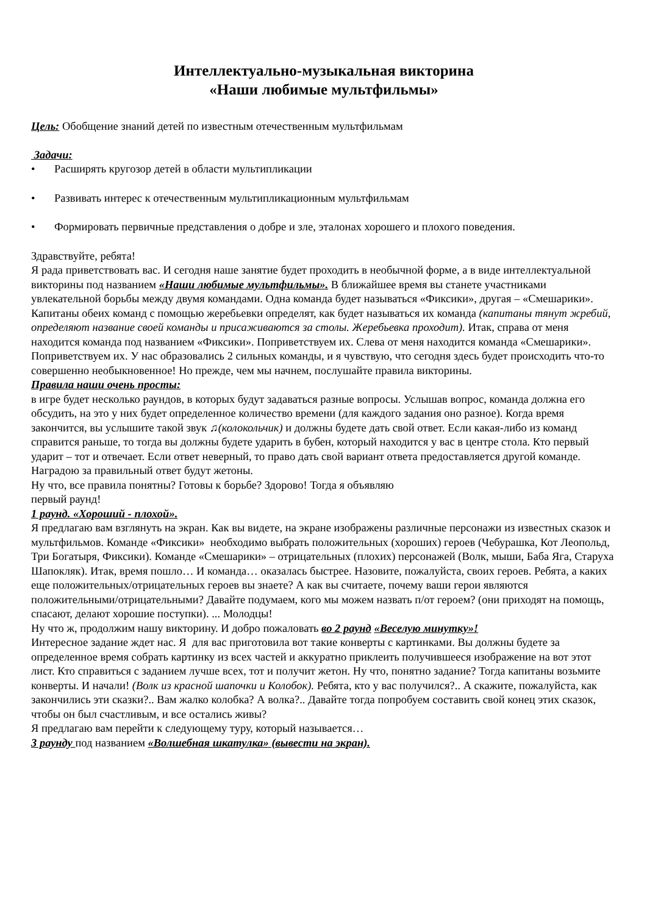Интеллектуально-музыкальная викторина
«Наши любимые мультфильмы»
Цель: Обобщение знаний детей по известным отечественным мультфильмам
Задачи:
• Расширять кругозор детей в области мультипликации
• Развивать интерес к отечественным мультипликационным мультфильмам
• Формировать первичные представления о добре и зле, эталонах хорошего и плохого поведения.
Здравствуйте, ребята!
Я рада приветствовать вас. И сегодня наше занятие будет проходить в необычной форме, а в виде интеллектуальной викторины под названием «Наши любимые мультфильмы». В ближайшее время вы станете участниками увлекательной борьбы между двумя командами. Одна команда будет называться «Фиксики», другая – «Смешарики». Капитаны обеих команд с помощью жеребьевки определят, как будет называться их команда (капитаны тянут жребий, определяют название своей команды и присаживаются за столы. Жеребьевка проходит). Итак, справа от меня находится команда под названием «Фиксики». Поприветствуем их. Слева от меня находится команда «Смешарики». Поприветствуем их. У нас образовались 2 сильных команды, и я чувствую, что сегодня здесь будет происходить что-то совершенно необыкновенное! Но прежде, чем мы начнем, послушайте правила викторины.
Правила наши очень просты:
в игре будет несколько раундов, в которых будут задаваться разные вопросы. Услышав вопрос, команда должна его обсудить, на это у них будет определенное количество времени (для каждого задания оно разное). Когда время закончится, вы услышите такой звук ♫(колокольчик) и должны будете дать свой ответ. Если какая-либо из команд справится раньше, то тогда вы должны будете ударить в бубен, который находится у вас в центре стола. Кто первый ударит – тот и отвечает. Если ответ неверный, то право дать свой вариант ответа предоставляется другой команде. Наградою за правильный ответ будут жетоны.
Ну что, все правила понятны? Готовы к борьбе? Здорово! Тогда я объявляю
первый раунд!
1 раунд. «Хороший - плохой».
Я предлагаю вам взглянуть на экран. Как вы видете, на экране изображены различные персонажи из известных сказок и мультфильмов. Команде «Фиксики» необходимо выбрать положительных (хороших) героев (Чебурашка, Кот Леопольд, Три Богатыря, Фиксики). Команде «Смешарики» – отрицательных (плохих) персонажей (Волк, мыши, Баба Яга, Старуха Шапокляк). Итак, время пошло… И команда… оказалась быстрее. Назовите, пожалуйста, своих героев. Ребята, а каких еще положительных/отрицательных героев вы знаете? А как вы считаете, почему ваши герои являются положительными/отрицательными? Давайте подумаем, кого мы можем назвать п/от героем? (они приходят на помощь, спасают, делают хорошие поступки). ... Молодцы!
Ну что ж, продолжим нашу викторину. И добро пожаловать во 2 раунд «Веселую минутку»!
Интересное задание ждет нас. Я для вас приготовила вот такие конверты с картинками. Вы должны будете за определенное время собрать картинку из всех частей и аккуратно приклеить получившееся изображение на вот этот лист. Кто справиться с заданием лучше всех, тот и получит жетон. Ну что, понятно задание? Тогда капитаны возьмите конверты. И начали! (Волк из красной шапочки и Колобок). Ребята, кто у вас получился?.. А скажите, пожалуйста, как закончились эти сказки?.. Вам жалко колобка? А волка?.. Давайте тогда попробуем составить свой конец этих сказок, чтобы он был счастливым, и все остались живы?
Я предлагаю вам перейти к следующему туру, который называется…
3 раунду под названием «Волшебная шкатулка» (вывести на экран).